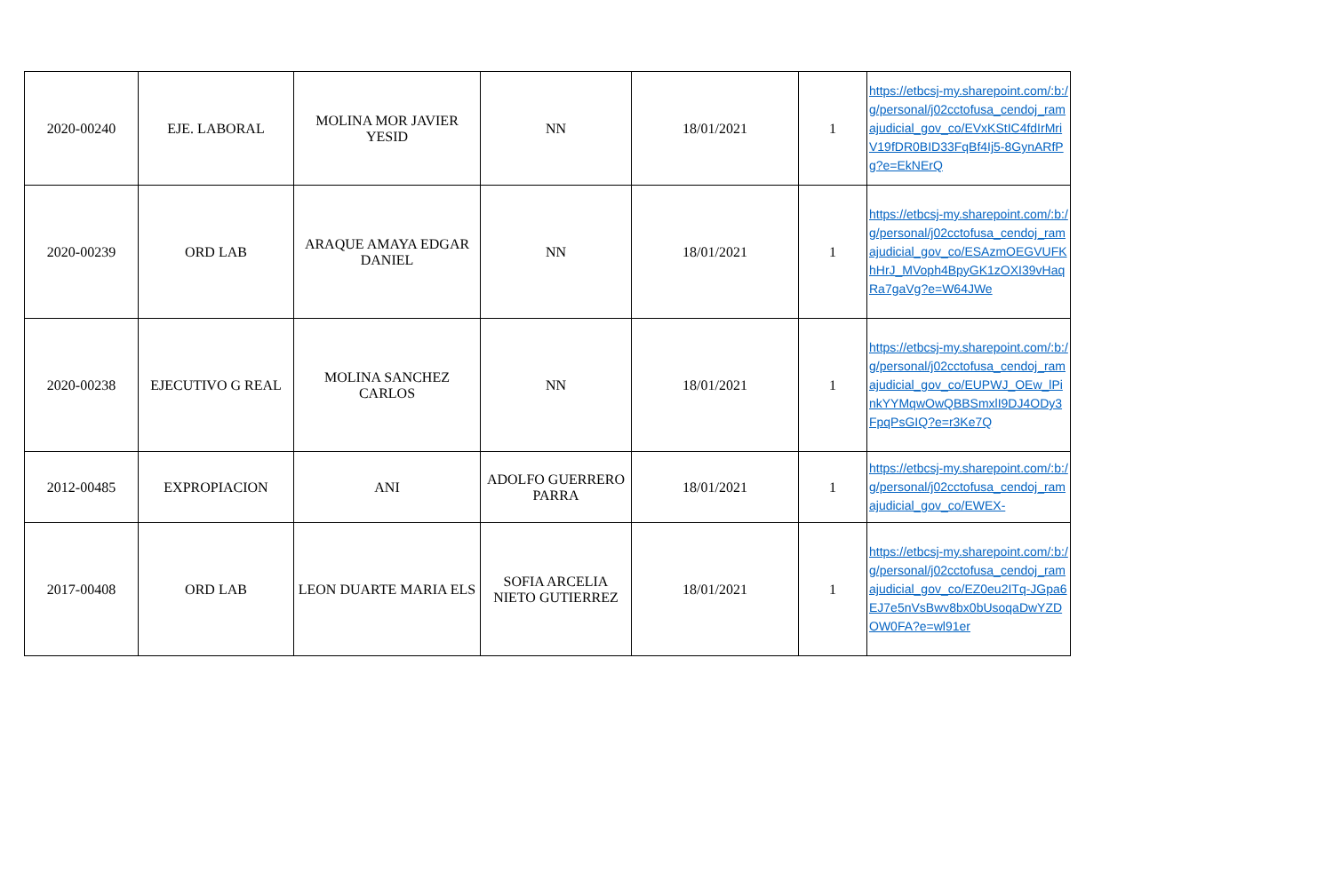| 2020-00240 | EJE. LABORAL | MOLINA MOR JAVIER YESID | NN | 18/01/2021 | 1 | https://etbcsj-my.sharepoint.com/:b:/g/personal/j02cctofusa_cendoj_ramajudicial_gov_co/EVxKStIC4fdIrMriV19fDR0BID33FqBf4Ij5-8GynARfPg?e=EkNErQ |
| 2020-00239 | ORD LAB | ARAQUE AMAYA EDGAR DANIEL | NN | 18/01/2021 | 1 | https://etbcsj-my.sharepoint.com/:b:/g/personal/j02cctofusa_cendoj_ramajudicial_gov_co/ESAzmOEGVUFKhHrJ_MVoph4BpyGK1zOXI39vHaqRa7gaVg?e=W64JWe |
| 2020-00238 | EJECUTIVO G REAL | MOLINA SANCHEZ CARLOS | NN | 18/01/2021 | 1 | https://etbcsj-my.sharepoint.com/:b:/g/personal/j02cctofusa_cendoj_ramajudicial_gov_co/EUPWJ_OEw_lPinkYYMqwOwQBBSmxlI9DJ4ODy3FpqPsGIQ?e=r3Ke7Q |
| 2012-00485 | EXPROPIACION | ANI | ADOLFO GUERRERO PARRA | 18/01/2021 | 1 | https://etbcsj-my.sharepoint.com/:b:/g/personal/j02cctofusa_cendoj_ramajudicial_gov_co/EWEX- |
| 2017-00408 | ORD LAB | LEON DUARTE MARIA ELS | SOFIA ARCELIA NIETO GUTIERREZ | 18/01/2021 | 1 | https://etbcsj-my.sharepoint.com/:b:/g/personal/j02cctofusa_cendoj_ramajudicial_gov_co/EZ0eu2ITq-JGpa6EJ7e5nVsBwv8bx0bUsoqaDwYZDOW0FA?e=wl91er |